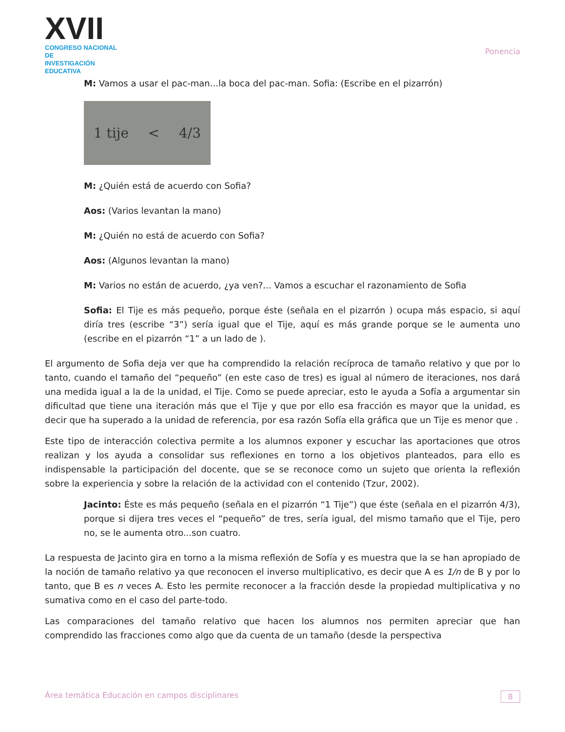XVII
CONGRESO NACIONAL DE
INVESTIGACIÓN EDUCATIVA
Ponencia
M: Vamos a usar el pac-man...la boca del pac-man. Sofia: (Escribe en el pizarrón)
1 tije < 4/3
M: ¿Quién está de acuerdo con Sofia?
Aos: (Varios levantan la mano)
M: ¿Quién no está de acuerdo con Sofia?
Aos: (Algunos levantan la mano)
M: Varios no están de acuerdo, ¿ya ven?... Vamos a escuchar el razonamiento de Sofia
Sofia: El Tije es más pequeño, porque éste (señala en el pizarrón ) ocupa más espacio, si aquí diría tres (escribe “3”) sería igual que el Tije, aquí es más grande porque se le aumenta uno (escribe en el pizarrón “1” a un lado de ).
El argumento de Sofia deja ver que ha comprendido la relación recíproca de tamaño relativo y que por lo tanto, cuando el tamaño del “pequeño” (en este caso de tres) es igual al número de iteraciones, nos dará una medida igual a la de la unidad, el Tije. Como se puede apreciar, esto le ayuda a Sofía a argumentar sin dificultad que tiene una iteración más que el Tije y que por ello esa fracción es mayor que la unidad, es decir que ha superado a la unidad de referencia, por esa razón Sofía ella gráfica que un Tije es menor que .
Este tipo de interacción colectiva permite a los alumnos exponer y escuchar las aportaciones que otros realizan y los ayuda a consolidar sus reflexiones en torno a los objetivos planteados, para ello es indispensable la participación del docente, que se se reconoce como un sujeto que orienta la reflexión sobre la experiencia y sobre la relación de la actividad con el contenido (Tzur, 2002).
Jacinto: Éste es más pequeño (señala en el pizarrón “1 Tije”) que éste (señala en el pizarrón 4/3), porque si dijera tres veces el “pequeño” de tres, sería igual, del mismo tamaño que el Tije, pero no, se le aumenta otro...son cuatro.
La respuesta de Jacinto gira en torno a la misma reflexión de Sofía y es muestra que la se han apropiado de la noción de tamaño relativo ya que reconocen el inverso multiplicativo, es decir que A es 1/n de B y por lo tanto, que B es n veces A. Esto les permite reconocer a la fracción desde la propiedad multiplicativa y no sumativa como en el caso del parte-todo.
Las comparaciones del tamaño relativo que hacen los alumnos nos permiten apreciar que han comprendido las fracciones como algo que da cuenta de un tamaño (desde la perspectiva
Área temática Educación en campos disciplinares 8